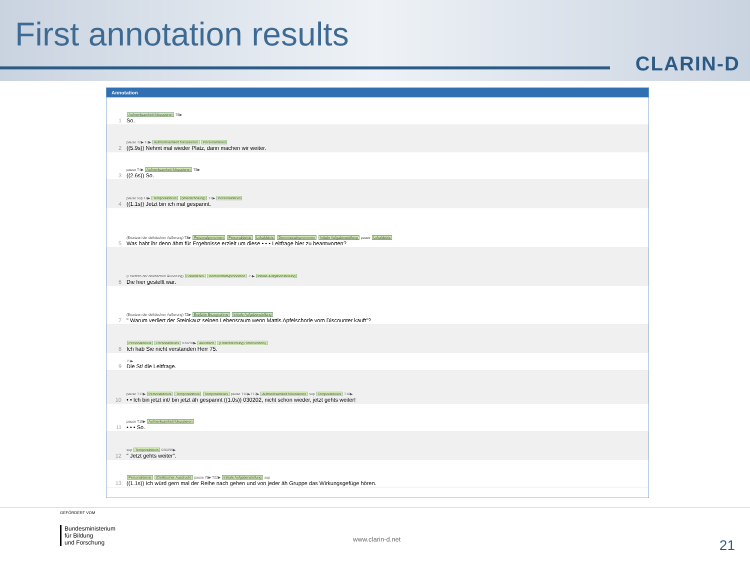First annotation results
CLARIN-D
Annotation
1 Aufmerksamkeit fokussieren 75▶
So.
2 pause T2▶ T3▶ Aufmerksamkeit fokussieren Personaldeixis
((5.9s)) Nehmt mal wieder Platz, dann machen wir weiter.
3 pause T4▶ Aufmerksamkeit fokussieren T5▶
((2.6s)) So.
4 pause sup T6▶ Temporaldeixis (Wiederholung) T7▶ Personaldeixis
((1.1s)) Jetzt bin ich mal gespannt.
5 (Ersetzen der deiktischen Äußerung) T8▶ Personalpronomen Personaldeixis Lokaldeixis Demonstrativpronomen Initiale Aufgabenstellung pause Lokaldeixis
Was habt ihr denn ähm für Ergebnisse erzielt um diese • • • Leitfrage hier zu beantworten?
6 (Ersetzen der deiktischen Äußerung) Lokaldeixis Demonstrativpronomen 75▶ Initiale Aufgabenstellung
Die hier gestellt war.
7 (Ersetzen der deiktischen Äußerung) 72▶ Explizite Bezugnahme Initiale Aufgabenstellung
" Warum verliert der Steinkauz seinen Lebensraum wenn Mattis Apfelschorle vom Discounter kauft"?
8 Personaldeixis Personaldeixis 030298▶ Akustisch (Unterbrechung / Intervention)
Ich hab Sie nicht verstanden Herr 75.
9 75▶
Die St/ die Leitfrage.
10 pause T13▶ Personaldeixis Temporaldeixis Temporaldeixis pause T16▶ T17▶ Aufmerksamkeit fokussieren sup Temporaldeixis T18▶
• • Ich bin jetzt int/ bin jetzt äh gespannt ((1.0s)) 030202, nicht schon wieder, jetzt gehts weiter!
11 pause T19▶ Aufmerksamkeit fokussieren
• • • So.
12 sup Temporaldeixis 030299▶
" Jetzt gehts weiter".
13 Personaldeixis (Deiktischer Ausdruck) pause 75▶ T22▶ Initiale Aufgabenstellung sup
((1.1s)) Ich würd gern mal der Reihe nach gehen und von jeder äh Gruppe das Wirkungsgefüge hören.
GEFÖRDERT VOM
Bundesministerium
für Bildung
und Forschung
www.clarin-d.net 21